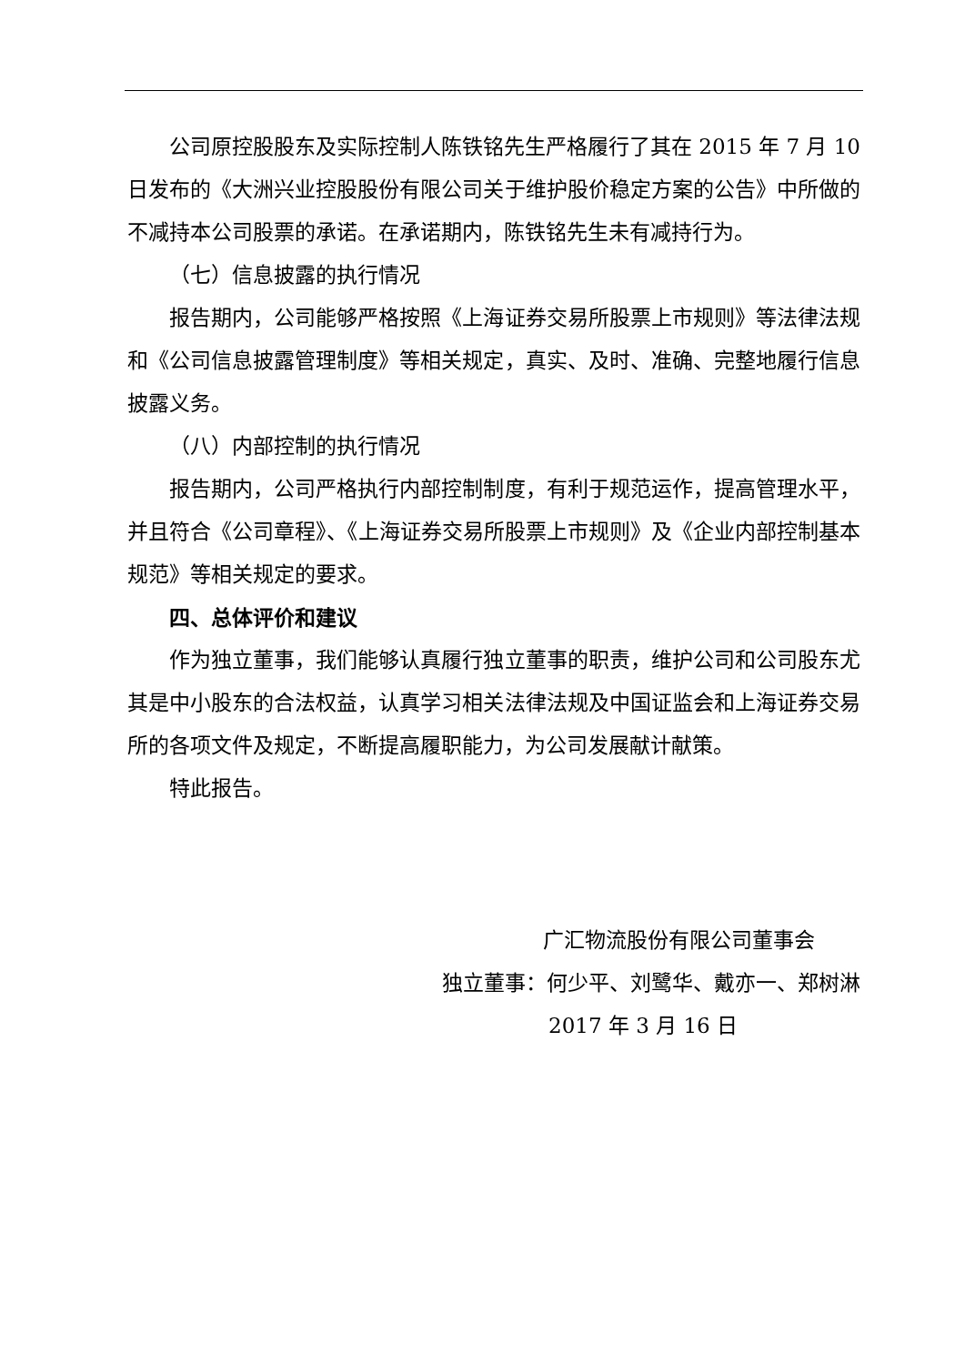公司原控股股东及实际控制人陈铁铭先生严格履行了其在 2015 年 7 月 10 日发布的《大洲兴业控股股份有限公司关于维护股价稳定方案的公告》中所做的不减持本公司股票的承诺。在承诺期内，陈铁铭先生未有减持行为。
（七）信息披露的执行情况
报告期内，公司能够严格按照《上海证券交易所股票上市规则》等法律法规和《公司信息披露管理制度》等相关规定，真实、及时、准确、完整地履行信息披露义务。
（八）内部控制的执行情况
报告期内，公司严格执行内部控制制度，有利于规范运作，提高管理水平，并且符合《公司章程》、《上海证券交易所股票上市规则》及《企业内部控制基本规范》等相关规定的要求。
四、总体评价和建议
作为独立董事，我们能够认真履行独立董事的职责，维护公司和公司股东尤其是中小股东的合法权益，认真学习相关法律法规及中国证监会和上海证券交易所的各项文件及规定，不断提高履职能力，为公司发展献计献策。
特此报告。
广汇物流股份有限公司董事会
独立董事：何少平、刘鹭华、戴亦一、郑树淋
2017 年 3 月 16 日